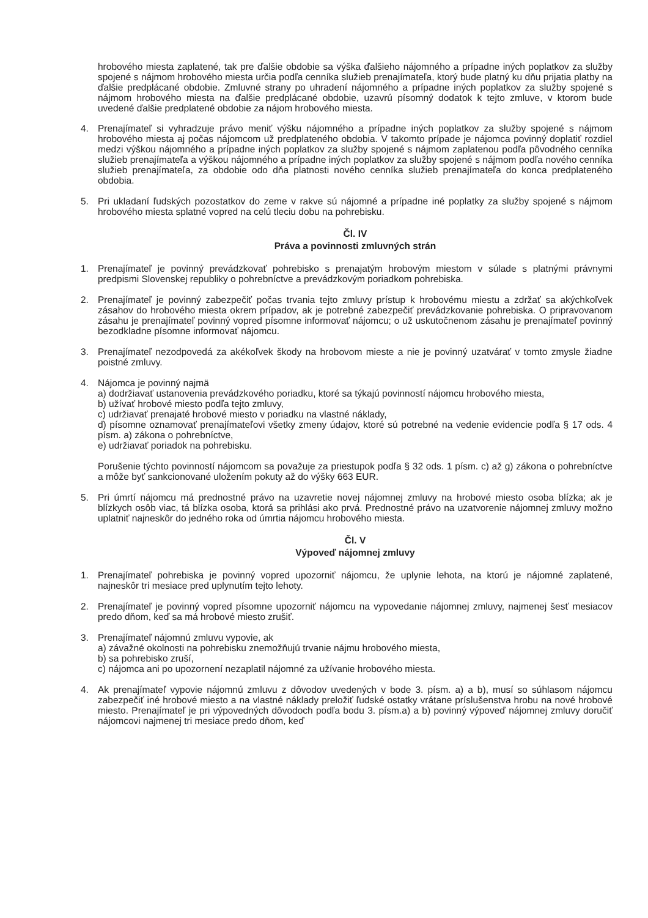hrobového miesta zaplatené, tak pre ďalšie obdobie sa výška ďalšieho nájomného a prípadne iných poplatkov za služby spojené s nájmom hrobového miesta určia podľa cenníka služieb prenajímateľa, ktorý bude platný ku dňu prijatia platby na ďalšie predplácané obdobie. Zmluvné strany po uhradení nájomného a prípadne iných poplatkov za služby spojené s nájmom hrobového miesta na ďalšie predplácané obdobie, uzavrú písomný dodatok k tejto zmluve, v ktorom bude uvedené ďalšie predplatené obdobie za nájom hrobového miesta.
4. Prenajímateľ si vyhradzuje právo meniť výšku nájomného a prípadne iných poplatkov za služby spojené s nájmom hrobového miesta aj počas nájomcom už predplateného obdobia. V takomto prípade je nájomca povinný doplatiť rozdiel medzi výškou nájomného a prípadne iných poplatkov za služby spojené s nájmom zaplatenou podľa pôvodného cenníka služieb prenajímateľa a výškou nájomného a prípadne iných poplatkov za služby spojené s nájmom podľa nového cenníka služieb prenajímateľa, za obdobie odo dňa platnosti nového cenníka služieb prenajímateľa do konca predplateného obdobia.
5. Pri ukladaní ľudských pozostatkov do zeme v rakve sú nájomné a prípadne iné poplatky za služby spojené s nájmom hrobového miesta splatné vopred na celú tleciu dobu na pohrebisku.
Čl. IV
Práva a povinnosti zmluvných strán
1. Prenajímateľ je povinný prevádzkovať pohrebisko s prenajatým hrobovým miestom v súlade s platnými právnymi predpismi Slovenskej republiky o pohrebníctve a prevádzkovým poriadkom pohrebiska.
2. Prenajímateľ je povinný zabezpečiť počas trvania tejto zmluvy prístup k hrobovému miestu a zdržať sa akýchkoľvek zásahov do hrobového miesta okrem prípadov, ak je potrebné zabezpečiť prevádzkovanie pohrebiska. O pripravovanom zásahu je prenajímateľ povinný vopred písomne informovať nájomcu; o už uskutočnenom zásahu je prenajímateľ povinný bezodkladne písomne informovať nájomcu.
3. Prenajímateľ nezodpovedá za akékoľvek škody na hrobovom mieste a nie je povinný uzatvárať v tomto zmysle žiadne poistné zmluvy.
4. Nájomca je povinný najmä
a) dodržiavať ustanovenia prevádzkového poriadku, ktoré sa týkajú povinností nájomcu hrobového miesta,
b) užívať hrobové miesto podľa tejto zmluvy,
c) udržiavať prenajaté hrobové miesto v poriadku na vlastné náklady,
d) písomne oznamovať prenajímateľovi všetky zmeny údajov, ktoré sú potrebné na vedenie evidencie podľa § 17 ods. 4 písm. a) zákona o pohrebníctve,
e) udržiavať poriadok na pohrebisku.
Porušenie týchto povinností nájomcom sa považuje za priestupok podľa § 32 ods. 1 písm. c) až g) zákona o pohrebníctve a môže byť sankcionované uložením pokuty až do výšky 663 EUR.
5. Pri úmrtí nájomcu má prednostné právo na uzavretie novej nájomnej zmluvy na hrobové miesto osoba blízka; ak je blízkych osôb viac, tá blízka osoba, ktorá sa prihlási ako prvá. Prednostné právo na uzatvorenie nájomnej zmluvy možno uplatniť najneskôr do jedného roka od úmrtia nájomcu hrobového miesta.
Čl. V
Výpoveď nájomnej zmluvy
1. Prenajímateľ pohrebiska je povinný vopred upozorniť nájomcu, že uplynie lehota, na ktorú je nájomné zaplatené, najneskôr tri mesiace pred uplynutím tejto lehoty.
2. Prenajímateľ je povinný vopred písomne upozorniť nájomcu na vypovedanie nájomnej zmluvy, najmenej šesť mesiacov predo dňom, keď sa má hrobové miesto zrušiť.
3. Prenajímateľ nájomnú zmluvu vypovie, ak
a) závažné okolnosti na pohrebisku znemožňujú trvanie nájmu hrobového miesta,
b) sa pohrebisko zruší,
c) nájomca ani po upozornení nezaplatil nájomné za užívanie hrobového miesta.
4. Ak prenajímateľ vypovie nájomnú zmluvu z dôvodov uvedených v bode 3. písm. a) a b), musí so súhlasom nájomcu zabezpečiť iné hrobové miesto a na vlastné náklady preložiť ľudské ostatky vrátane príslušenstva hrobu na nové hrobové miesto. Prenajímateľ je pri výpovedných dôvodoch podľa bodu 3. písm.a) a b) povinný výpoveď nájomnej zmluvy doručiť nájomcovi najmenej tri mesiace predo dňom, keď